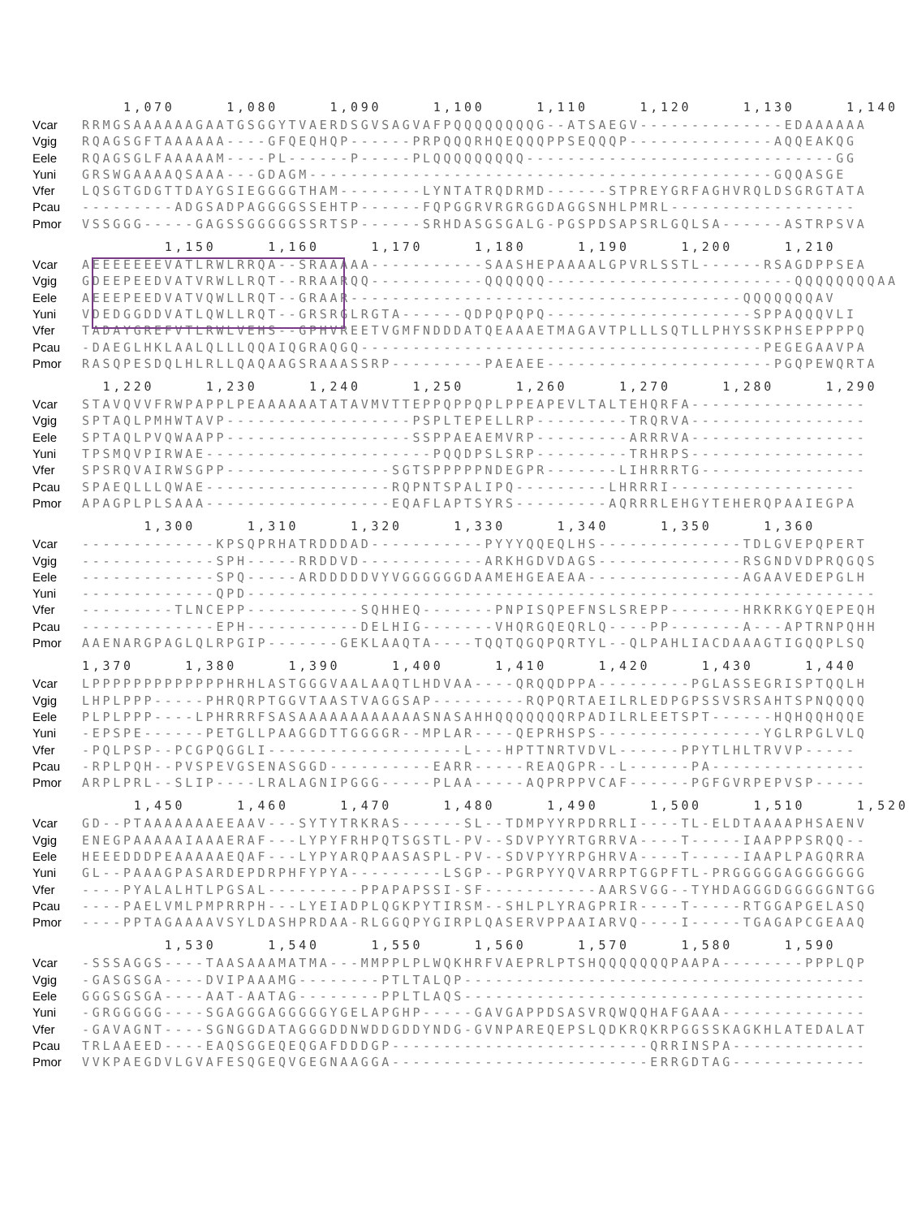1,070 1,080 1,090 1,100 1,110 1,120 1,130 1,140
Vcar RRMGSAAAAAAGAATGSGGYTVAERDSGVSAGVAFPQQQQQQQQG--ATSAEGV--------------EDAAAAAA
Vgig RQAGSGFTAAAAAA----GFQEQHQP------PRPQQQRHQEQQQPPSEQQQP--------------AQQEAKQG
Eele RQAGSGLFAAAAAM----PL------P-----PLQQQQQQQQQ------------------------------GG
Yuni GRSWGAAAAQSAAA---GDAGM---------------------------------------------GQQASGE
Vfer LQSGTGDGTTDAYGSIEGGGGTHAM--------LYNTATRQDRMD------STPREYGRFAGHVRQLDSGRGTATA
Pcau ---------ADGSADPAGGGGSSEHTP------FQPGGRVRGRGGDAGGSNHLPMRL------------------
Pmor VSSGGG-----GAGSSGGGGGSSRTSP------SRHDASGSGALG-PGSPDSAPSRLGQLSA------ASTRPSVA
1,150 1,160 1,170 1,180 1,190 1,200 1,210
Vcar AEEEEEEEVATLRWLRRQA--SRAAAAA-----------SAASHEPAAAALGPVRLSSTL------RSAGDPPSEA
Vgig GDEEPEEDVATVRWLLRQT--RRAARQQ-----------QQQQQQ------------------------QQQQQQQQAA
Eele AEEEPEEDVATVQWLLRQT--GRAAR--------------------------------------QQQQQQQAV
Yuni VDEDGGDDVATLQWLLRQT--GRSRGLRGTA------QDPQPQPQ--------------------SPPAQQQVLI
Vfer TADAYGREFVTLRWLVEHS--GPHVREETVGMFNDDDATQEAAAETMAGAVTPLLLSQTLLPHYSSKPHSEPPPPQ
Pcau -DAEGLHKLAALQLLLQQAIQGRAQGQ---------------------------------------PEGEGAAVPA
Pmor RASQPESDQLHLRLLQAQAAGSRAAASSRP---------PAEAEE----------------------PGQPEWQRTA
1,220 1,230 1,240 1,250 1,260 1,270 1,280 1,290
Vcar STAVQVVFRWPAPPLPEAAAAAATATAVMVTTEPPQPPQPLPPEAPEVLTALTEHQRFA-----------------
Vgig SPTAQLPMHWTAVP------------------PSPLTEPELLRP---------TRQRVA-----------------
Eele SPTAQLPVQWAAPP------------------SSPPAEAEMVRP---------ARRRVA-----------------
Yuni TPSMQVPIRWAE----------------------PQQDPSLSRP---------TRHRPS-----------------
Vfer SPSRQVAIRWSGPP----------------SGTSPPPPPNDEGPR-------LIHRRRTG----------------
Pcau SPAEQLLLQWAE------------------RQPNTSPALIPQ---------LHRRRI------------------
Pmor APAGPLPLSAAA------------------EQAFLAPTSYRS---------AQRRRLEHGYTEHERQPAAIEGPA
1,300 1,310 1,320 1,330 1,340 1,350 1,360
Vcar -------------KPSQPRHATRDDDAD-----------PYYYQQEQLHS--------------TDLGVEPQPERT
Vgig -------------SPH-----RRDDVD------------ARKHGDVDAGS--------------RSGNDVDPRQGQS
Eele -------------SPQ-----ARDDDDDVYVGGGGGGDAAMEHGEAEAA---------------AGAAVEDEPGLH
Yuni -------------QPD-------------------------------------------------------------
Vfer ---------TLNCEPP-----------SQHHEQ-------PNPISQPEFNSLSREPP-------HRKRKGYQEPEQH
Pcau -------------EPH-----------DELHIG-------VHQRGQEQRLQ----PP-------A---APTRNPQHH
Pmor AAENARGPAGLQLRPGIP-------GEKLAAQTA----TQQTQGQPQRTYL--QLPAHLIACDAAAGTIGQQPLSQ
1,370 1,380 1,390 1,400 1,410 1,420 1,430 1,440
Vcar LPPPPPPPPPPPPPHRHLASTGGGVAALAAQTLHDVAA----QRQQDPPA---------PGLASSEGRISPTQQLH
Vgig LHPLPPP-----PHRQRPTGGVTAASTVAGGSAP---------RQPQRTAEILRLEDPGPSSVSRSAHTSPNQQQQ
Eele PLPLPPP----LPHRRRFSASAAAAAAAAAAAASNASAHHQQQQQQQRPADILRLEETSPT------HQHQQHQQE
Yuni -EPSPE------PETGLLPAAGGDTTGGGGR--MPLAR----QEPRHSPS----------------YGLRPGLVLQ
Vfer -PQLPSP--PCGPQGGLI-------------------L---HPTTNRTVDVL------PPYTLHLTRVVP-----
Pcau -RPLPQH--PVSPEVGSENASGGD----------EARR-----REAQGPR--L------PA---------------
Pmor ARPLPRL--SLIP----LRALAGNIPGGG-----PLAA-----AQPRPPVCAF------PGFGVRPEPVSP-----
1,450 1,460 1,470 1,480 1,490 1,500 1,510 1,520
Vcar GD--PTAAAAAAAEEAAV---SYTYTRKRAS------SL--TDMPYYRPDRRLI----TL-ELDTAAAAPHSAENV
Vgig ENEGPAAAAAIAAAERAF---LYPYFRHPQTSGSTL-PV--SDVPYYRTGRRVA----T-----IAAPPPSRQQ--
Eele HEEEDDDPEAAAAAEQAF---LYPYARQPAASASPL-PV--SDVPYYRPGHRVA----T-----IAAPLPAGQRRA
Yuni GL--PAAAGPASARDEPDRPHFYPYA---------LSGP--PGRPYYQVARRPTGGPFTL-PRGGGGGAGGGGGGG
Vfer ----PYALALHTLPGSAL---------PPAPAPSSI-SF-----------AARSVGG--TYHDAGGGDGGGGGNTGG
Pcau ----PAELVMLPMPRRPH---LYEIADPLQGKPYTIRSM--SHLPLYRAGPRIR----T-----RTGGAPGELASQ
Pmor ----PPTAGAAAAVSYLDASHPRDAA-RLGGQPYGIRPLQASERVPPAAIARVQ----I-----TGAGAPCGEAAQ
1,530 1,540 1,550 1,560 1,570 1,580 1,590
Vcar -SSSAGGS----TAASAAAMATMA---MMPPLPLWQKHRFVAEPRLPTSHQQQQQQQPAAPA--------PPPLQP
Vgig -GASGSGA----DVIPAAAMG--------PTLTALQP---------------------------------------
Eele GGGSGSGA----AAT-AATAG--------PPLTLAQS---------------------------------------
Yuni -GRGGGGG----SGAGGGAGGGGGYGELAPGHP-----GAVGAPPDSASVRQWQQHAFGAAA--------------
Vfer -GAVAGNT----SGNGGDATAGGGDDNWDDGDDYNDG-GVNPAREQEPSLQDKRQKRPGGSSKAGKHLATEDALAT
Pcau TRLAAEED----EAQSGGEQEQGAFDDDGP-------------------------QRRINSPA-------------
Pmor VVKPAEGDVLGVAFESQGEQVGEGNAAGGA-------------------------ERRGDTAG-------------